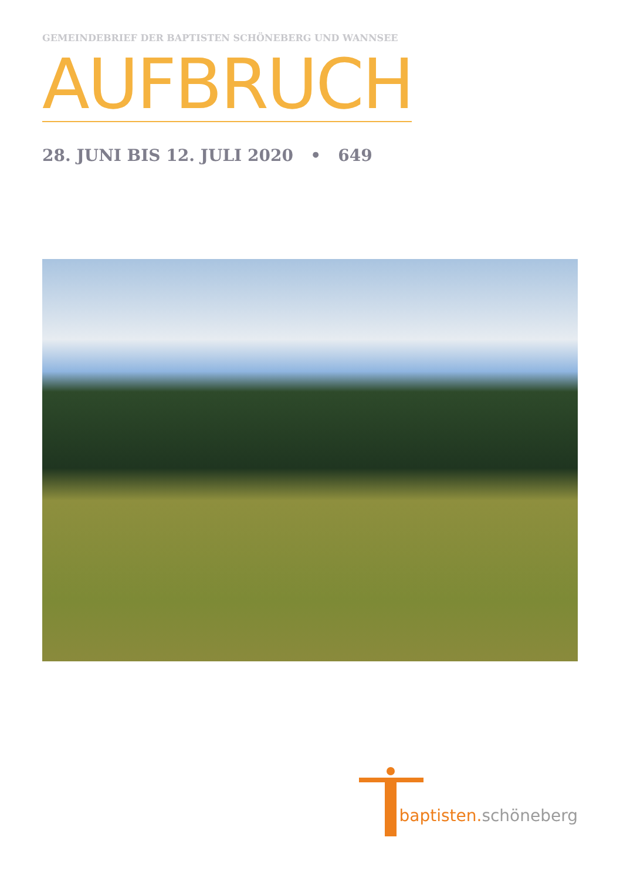GEMEINDEBRIEF DER BAPTISTEN SCHÖNEBERG UND WANNSEE
AUFBRUCH
28. JUNI BIS 12. JULI 2020 • 649
baptisten.schöneberg